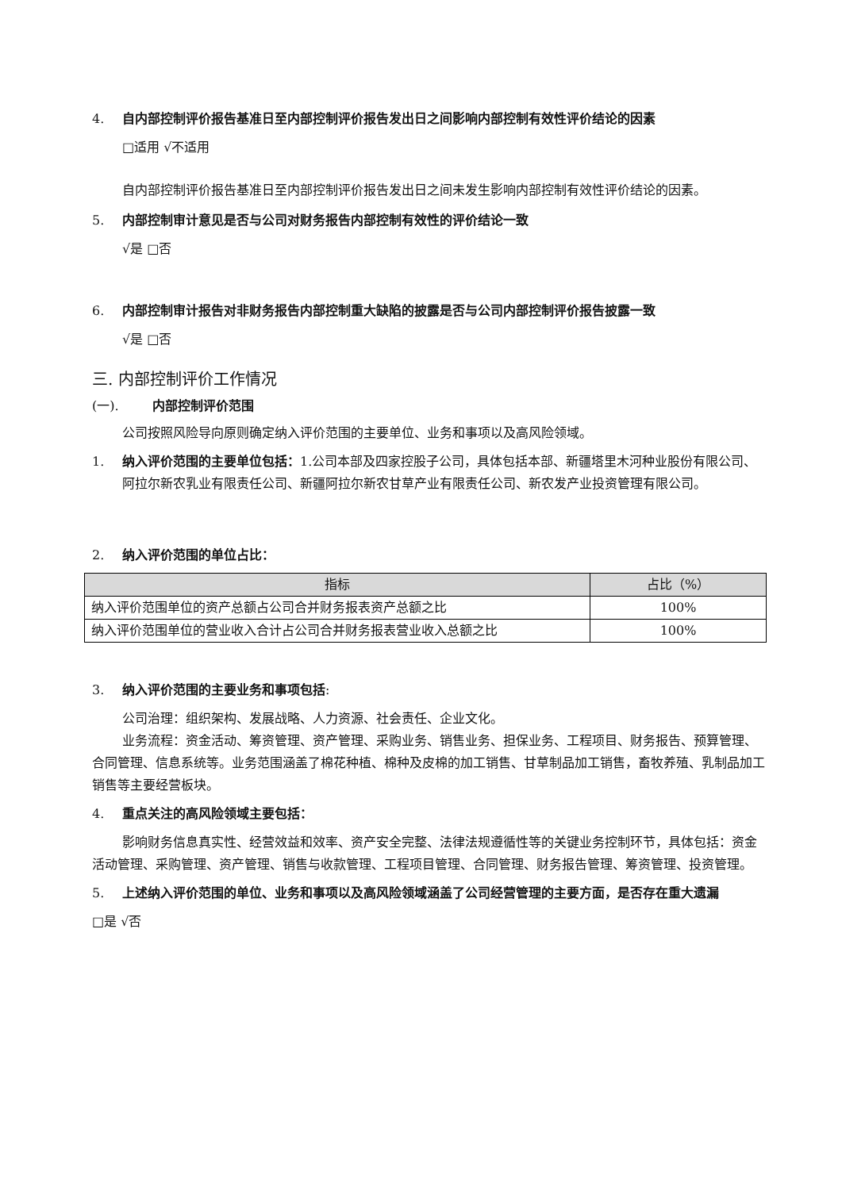4. 自内部控制评价报告基准日至内部控制评价报告发出日之间影响内部控制有效性评价结论的因素
□适用 √不适用
自内部控制评价报告基准日至内部控制评价报告发出日之间未发生影响内部控制有效性评价结论的因素。
5. 内部控制审计意见是否与公司对财务报告内部控制有效性的评价结论一致
√是 □否
6. 内部控制审计报告对非财务报告内部控制重大缺陷的披露是否与公司内部控制评价报告披露一致
√是 □否
三. 内部控制评价工作情况
(一). 内部控制评价范围
公司按照风险导向原则确定纳入评价范围的主要单位、业务和事项以及高风险领域。
1. 纳入评价范围的主要单位包括：1.公司本部及四家控股子公司，具体包括本部、新疆塔里木河种业股份有限公司、阿拉尔新农乳业有限责任公司、新疆阿拉尔新农甘草产业有限责任公司、新农发产业投资管理有限公司。
2. 纳入评价范围的单位占比：
| 指标 | 占比（%） |
| --- | --- |
| 纳入评价范围单位的资产总额占公司合并财务报表资产总额之比 | 100% |
| 纳入评价范围单位的营业收入合计占公司合并财务报表营业收入总额之比 | 100% |
3. 纳入评价范围的主要业务和事项包括:
公司治理：组织架构、发展战略、人力资源、社会责任、企业文化。
业务流程：资金活动、筹资管理、资产管理、采购业务、销售业务、担保业务、工程项目、财务报告、预算管理、合同管理、信息系统等。业务范围涵盖了棉花种植、棉种及皮棉的加工销售、甘草制品加工销售，畜牧养殖、乳制品加工销售等主要经营板块。
4. 重点关注的高风险领域主要包括：
影响财务信息真实性、经营效益和效率、资产安全完整、法律法规遵循性等的关键业务控制环节，具体包括：资金活动管理、采购管理、资产管理、销售与收款管理、工程项目管理、合同管理、财务报告管理、筹资管理、投资管理。
5. 上述纳入评价范围的单位、业务和事项以及高风险领域涵盖了公司经营管理的主要方面，是否存在重大遗漏
□是 √否